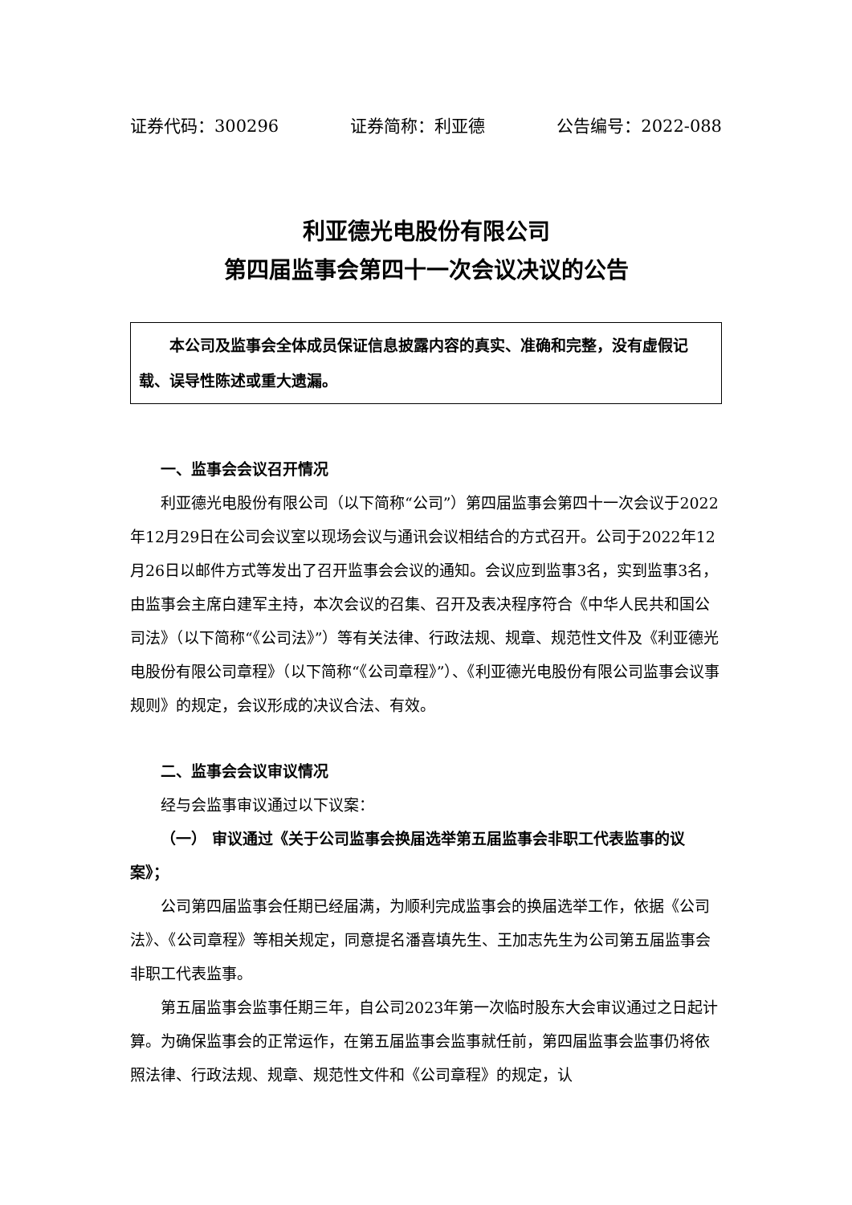证券代码：300296 证券简称：利亚德 公告编号：2022-088
利亚德光电股份有限公司
第四届监事会第四十一次会议决议的公告
本公司及监事会全体成员保证信息披露内容的真实、准确和完整，没有虚假记载、误导性陈述或重大遗漏。
一、监事会会议召开情况
利亚德光电股份有限公司（以下简称“公司”）第四届监事会第四十一次会议于2022年12月29日在公司会议室以现场会议与通讯会议相结合的方式召开。公司于2022年12月26日以邮件方式等发出了召开监事会会议的通知。会议应到监事3名，实到监事3名，由监事会主席白建军主持，本次会议的召集、召开及表决程序符合《中华人民共和国公司法》（以下简称“《公司法》”）等有关法律、行政法规、规章、规范性文件及《利亚德光电股份有限公司章程》（以下简称“《公司章程》”）、《利亚德光电股份有限公司监事会议事规则》的规定，会议形成的决议合法、有效。
二、监事会会议审议情况
经与会监事审议通过以下议案：
（一） 审议通过《关于公司监事会换届选举第五届监事会非职工代表监事的议案》；
公司第四届监事会任期已经届满，为顺利完成监事会的换届选举工作，依据《公司法》、《公司章程》等相关规定，同意提名潘喜填先生、王加志先生为公司第五届监事会非职工代表监事。
第五届监事会监事任期三年，自公司2023年第一次临时股东大会审议通过之日起计算。为确保监事会的正常运作，在第五届监事会监事就任前，第四届监事会监事仍将依照法律、行政法规、规章、规范性文件和《公司章程》的规定，认